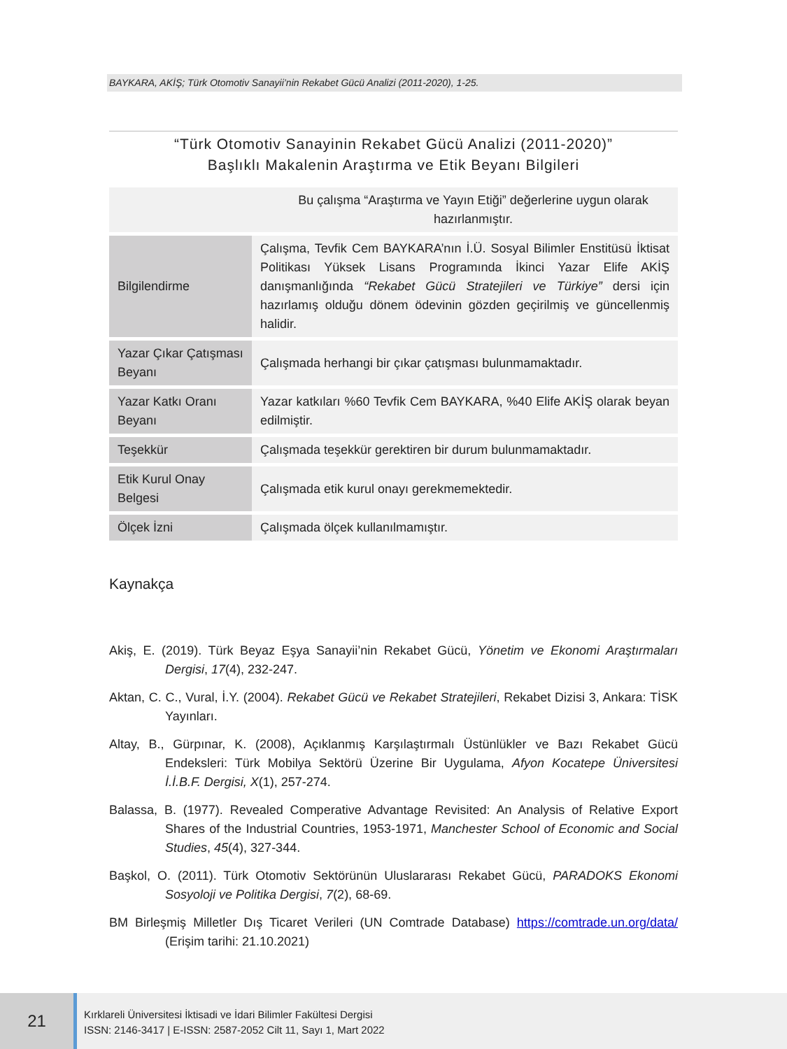BAYKARA, AKİŞ; Türk Otomotiv Sanayii’nin Rekabet Gücü Analizi (2011-2020), 1-25.
“Türk Otomotiv Sanayinin Rekabet Gücü Analizi (2011-2020)”
Başlıklı Makalenin Araştırma ve Etik Beyanı Bilgileri
| Bu çalışma “Araştırma ve Yayın Etiği” değerlerine uygun olarak hazırlanmıştır. | |
| Bilgilendirme | Çalışma, Tevfik Cem BAYKARA’nın İ.Ü. Sosyal Bilimler Enstitüsü İktisat Politikası Yüksek Lisans Programında İkinci Yazar Elife AKİŞ danışmanlığında “Rekabet Gücü Stratejileri ve Türkiye” dersi için hazırlamış olduğu dönem ödevinin gözden geçirilmiş ve güncellenmiş halidir. |
| Yazar Çıkar Çatışması Beyanı | Çalışmada herhangi bir çıkar çatışması bulunmamaktadır. |
| Yazar Katkı Oranı Beyanı | Yazar katkıları %60 Tevfik Cem BAYKARA, %40 Elife AKİŞ olarak beyan edilmiştir. |
| Teşekkür | Çalışmada teşekkür gerektiren bir durum bulunmamaktadır. |
| Etik Kurul Onay Belgesi | Çalışmada etik kurul onayı gerekmemektedir. |
| Ölçek İzni | Çalışmada ölçek kullanılmamıştır. |
Kaynakça
Akiş, E. (2019). Türk Beyaz Eşya Sanayii’nin Rekabet Gücü, Yönetim ve Ekonomi Araştırmaları Dergisi, 17(4), 232-247.
Aktan, C. C., Vural, İ.Y. (2004). Rekabet Gücü ve Rekabet Stratejileri, Rekabet Dizisi 3, Ankara: TİSK Yayınları.
Altay, B., Gürpınar, K. (2008), Açıklanmış Karşılaştırmalı Üstünlükler ve Bazı Rekabet Gücü Endeksleri: Türk Mobilya Sektörü Üzerine Bir Uygulama, Afyon Kocatepe Üniversitesi İ.İ.B.F. Dergisi, X(1), 257-274.
Balassa, B. (1977). Revealed Comperative Advantage Revisited: An Analysis of Relative Export Shares of the Industrial Countries, 1953-1971, Manchester School of Economic and Social Studies, 45(4), 327-344.
Başkol, O. (2011). Türk Otomotiv Sektörünün Uluslararası Rekabet Gücü, PARADOKS Ekonomi Sosyoloji ve Politika Dergisi, 7(2), 68-69.
BM Birleşmiş Milletler Dış Ticaret Verileri (UN Comtrade Database) https://comtrade.un.org/data/ (Erişim tarihi: 21.10.2021)
21
Kırklareli Üniversitesi İktisadi ve İdari Bilimler Fakültesi Dergisi
ISSN: 2146-3417 | E-ISSN: 2587-2052 Cilt 11, Sayı 1, Mart 2022